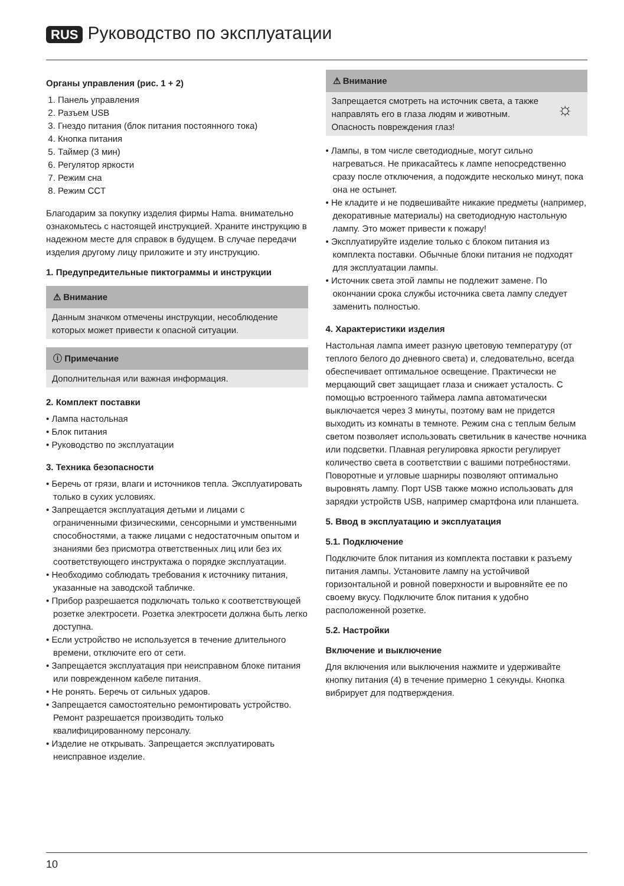RUS Руководство по эксплуатации
Органы управления (рис. 1 + 2)
1. Панель управления
2. Разъем USB
3. Гнездо питания (блок питания постоянного тока)
4. Кнопка питания
5. Таймер (3 мин)
6. Регулятор яркости
7. Режим сна
8. Режим CCT
Благодарим за покупку изделия фирмы Hama. внимательно ознакомьтесь с настоящей инструкцией. Храните инструкцию в надежном месте для справок в будущем. В случае передачи изделия другому лицу приложите и эту инструкцию.
1. Предупредительные пиктограммы и инструкции
⚠ Внимание
Данным значком отмечены инструкции, несоблюдение которых может привести к опасной ситуации.
ⓘ Примечание
Дополнительная или важная информация.
2. Комплект поставки
• Лампа настольная
• Блок питания
• Руководство по эксплуатации
3. Техника безопасности
• Беречь от грязи, влаги и источников тепла. Эксплуатировать только в сухих условиях.
• Запрещается эксплуатация детьми и лицами с ограниченными физическими, сенсорными и умственными способностями, а также лицами с недостаточным опытом и знаниями без присмотра ответственных лиц или без их соответствующего инструктажа о порядке эксплуатации.
• Необходимо соблюдать требования к источнику питания, указанные на заводской табличке.
• Прибор разрешается подключать только к соответствующей розетке электросети. Розетка электросети должна быть легко доступна.
• Если устройство не используется в течение длительного времени, отключите его от сети.
• Запрещается эксплуатация при неисправном блоке питания или поврежденном кабеле питания.
• Не ронять. Беречь от сильных ударов.
• Запрещается самостоятельно ремонтировать устройство. Ремонт разрешается производить только квалифицированному персоналу.
• Изделие не открывать. Запрещается эксплуатировать неисправное изделие.
⚠ Внимание
Запрещается смотреть на источник света, а также направлять его в глаза людям и животным. Опасность повреждения глаз! ☼
• Лампы, в том числе светодиодные, могут сильно нагреваться. Не прикасайтесь к лампе непосредственно сразу после отключения, а подождите несколько минут, пока она не остынет.
• Не кладите и не подвешивайте никакие предметы (например, декоративные материалы) на светодиодную настольную лампу. Это может привести к пожару!
• Эксплуатируйте изделие только с блоком питания из комплекта поставки. Обычные блоки питания не подходят для эксплуатации лампы.
• Источник света этой лампы не подлежит замене. По окончании срока службы источника света лампу следует заменить полностью.
4. Характеристики изделия
Настольная лампа имеет разную цветовую температуру (от теплого белого до дневного света) и, следовательно, всегда обеспечивает оптимальное освещение. Практически не мерцающий свет защищает глаза и снижает усталость. С помощью встроенного таймера лампа автоматически выключается через 3 минуты, поэтому вам не придется выходить из комнаты в темноте. Режим сна с теплым белым светом позволяет использовать светильник в качестве ночника или подсветки. Плавная регулировка яркости регулирует количество света в соответствии с вашими потребностями. Поворотные и угловые шарниры позволяют оптимально выровнять лампу. Порт USB также можно использовать для зарядки устройств USB, например смартфона или планшета.
5. Ввод в эксплуатацию и эксплуатация
5.1. Подключение
Подключите блок питания из комплекта поставки к разъему питания лампы. Установите лампу на устойчивой горизонтальной и ровной поверхности и выровняйте ее по своему вкусу. Подключите блок питания к удобно расположенной розетке.
5.2. Настройки
Включение и выключение
Для включения или выключения нажмите и удерживайте кнопку питания (4) в течение примерно 1 секунды. Кнопка вибрирует для подтверждения.
10